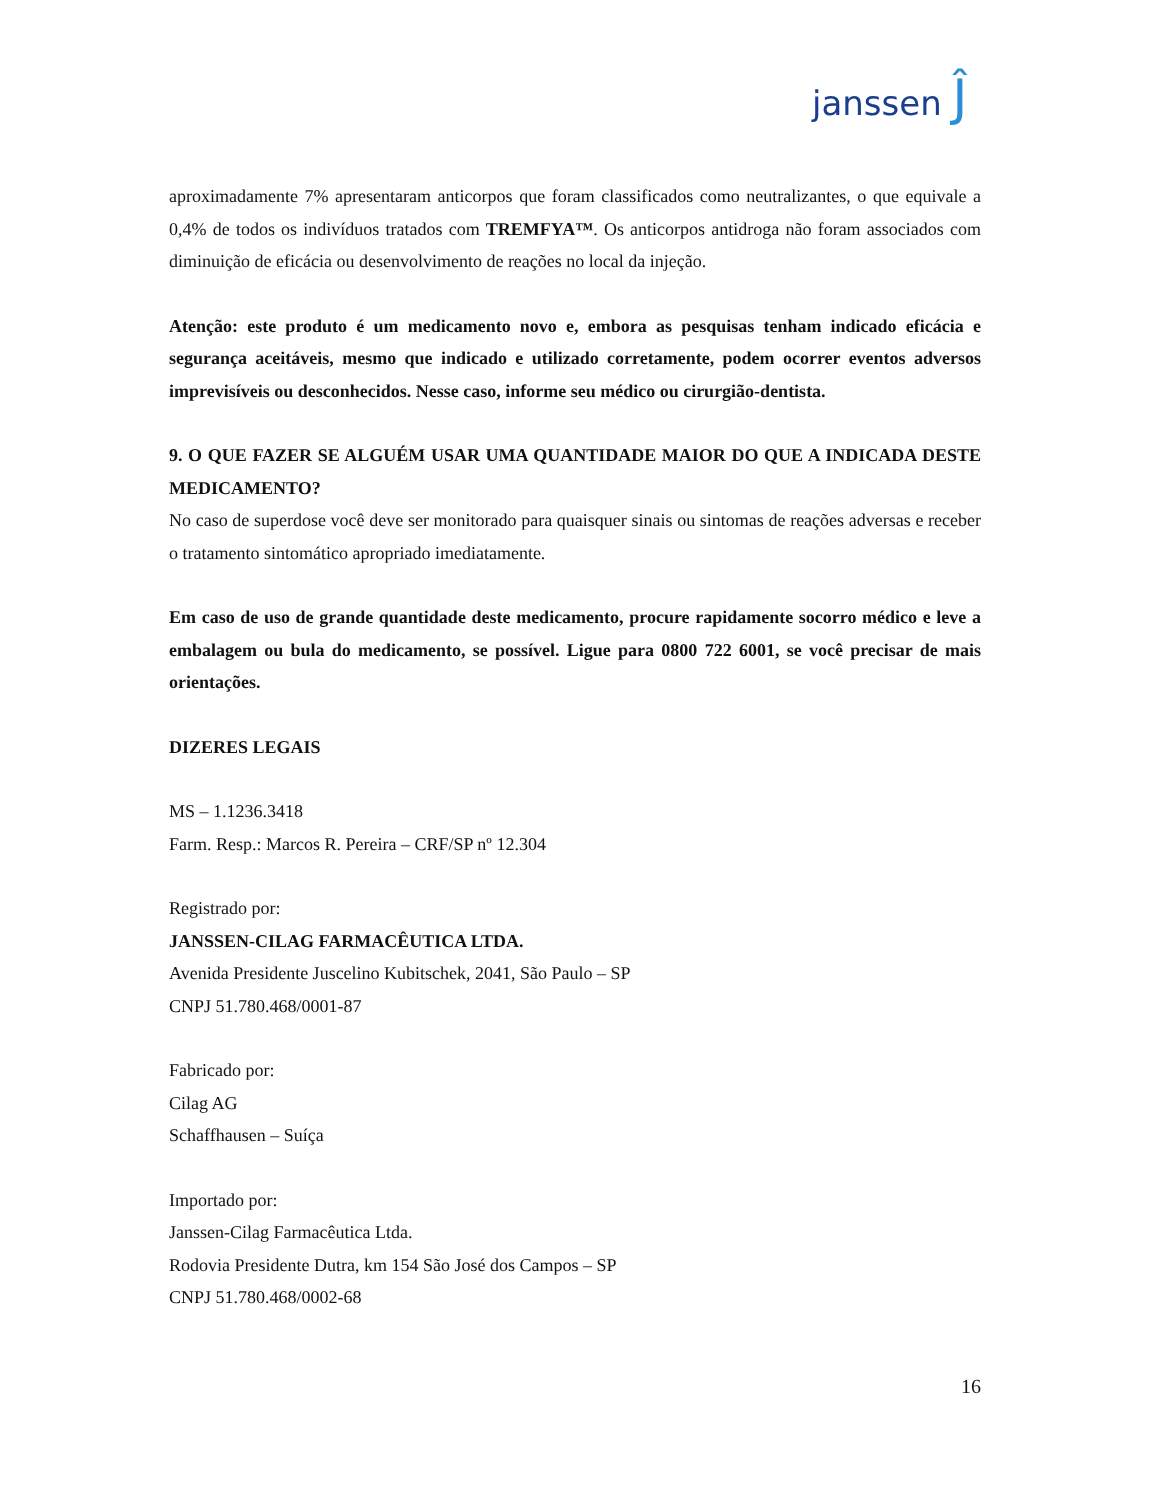janssen Ĵ
aproximadamente 7% apresentaram anticorpos que foram classificados como neutralizantes, o que equivale a 0,4% de todos os indivíduos tratados com TREMFYA™. Os anticorpos antidroga não foram associados com diminuição de eficácia ou desenvolvimento de reações no local da injeção.
Atenção: este produto é um medicamento novo e, embora as pesquisas tenham indicado eficácia e segurança aceitáveis, mesmo que indicado e utilizado corretamente, podem ocorrer eventos adversos imprevisíveis ou desconhecidos. Nesse caso, informe seu médico ou cirurgião-dentista.
9. O QUE FAZER SE ALGUÉM USAR UMA QUANTIDADE MAIOR DO QUE A INDICADA DESTE MEDICAMENTO?
No caso de superdose você deve ser monitorado para quaisquer sinais ou sintomas de reações adversas e receber o tratamento sintomático apropriado imediatamente.
Em caso de uso de grande quantidade deste medicamento, procure rapidamente socorro médico e leve a embalagem ou bula do medicamento, se possível. Ligue para 0800 722 6001, se você precisar de mais orientações.
DIZERES LEGAIS
MS – 1.1236.3418
Farm. Resp.: Marcos R. Pereira – CRF/SP nº 12.304
Registrado por:
JANSSEN-CILAG FARMACÊUTICA LTDA.
Avenida Presidente Juscelino Kubitschek, 2041, São Paulo – SP
CNPJ 51.780.468/0001-87
Fabricado por:
Cilag AG
Schaffhausen – Suíça
Importado por:
Janssen-Cilag Farmacêutica Ltda.
Rodovia Presidente Dutra, km 154 São José dos Campos – SP
CNPJ 51.780.468/0002-68
16